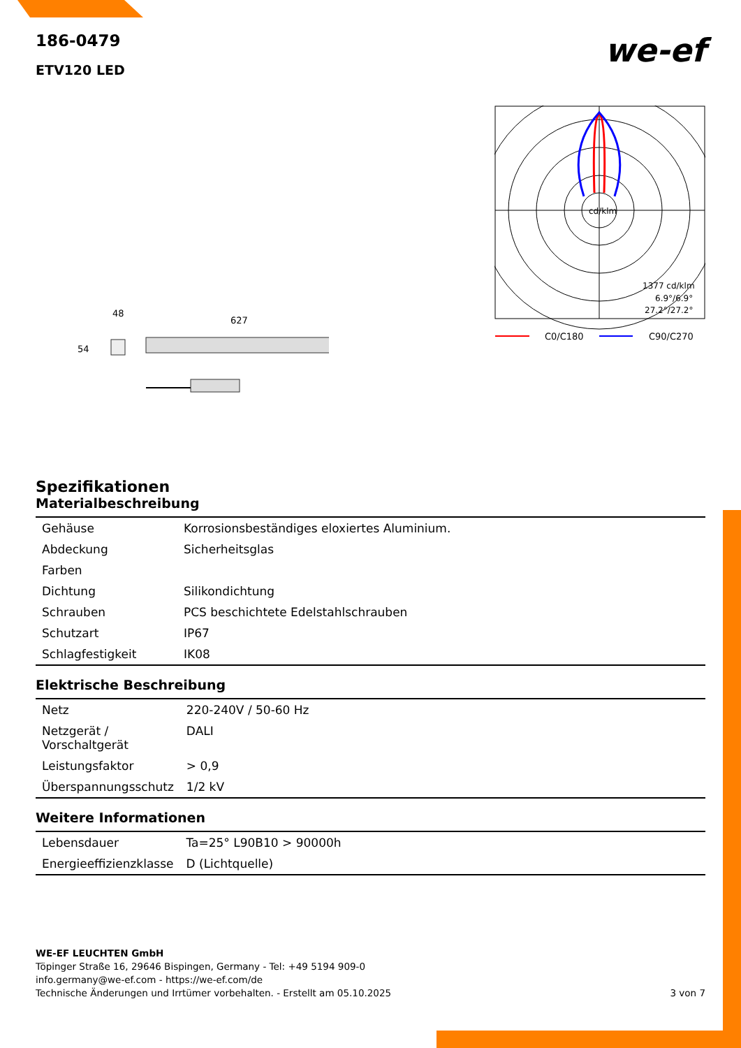we-ef
186-0479
ETV120 LED
48
627
54
cd/klm
1377 cd/klm
6.9°/6.9°
27.2°/27.2°
C0/C180
C90/C270
Spezifikationen
Materialbeschreibung
| Gehäuse | Korrosionsbeständiges eloxiertes Aluminium. |
| Abdeckung | Sicherheitsglas |
| Farben | |
| Dichtung | Silikondichtung |
| Schrauben | PCS beschichtete Edelstahlschrauben |
| Schutzart | IP67 |
| Schlagfestigkeit | IK08 |
Elektrische Beschreibung
| Netz | 220-240V / 50-60 Hz |
| Netzgerät / Vorschaltgerät | DALI |
| Leistungsfaktor | > 0,9 |
| Überspannungsschutz | 1/2 kV |
Weitere Informationen
| Lebensdauer | Ta=25° L90B10 > 90000h |
| Energieeffizienzklasse | D (Lichtquelle) |
WE-EF LEUCHTEN GmbH
Töpinger Straße 16, 29646 Bispingen, Germany - Tel: +49 5194 909-0
info.germany@we-ef.com - https://we-ef.com/de
Technische Änderungen und Irrtümer vorbehalten. - Erstellt am 05.10.2025 3 von 7